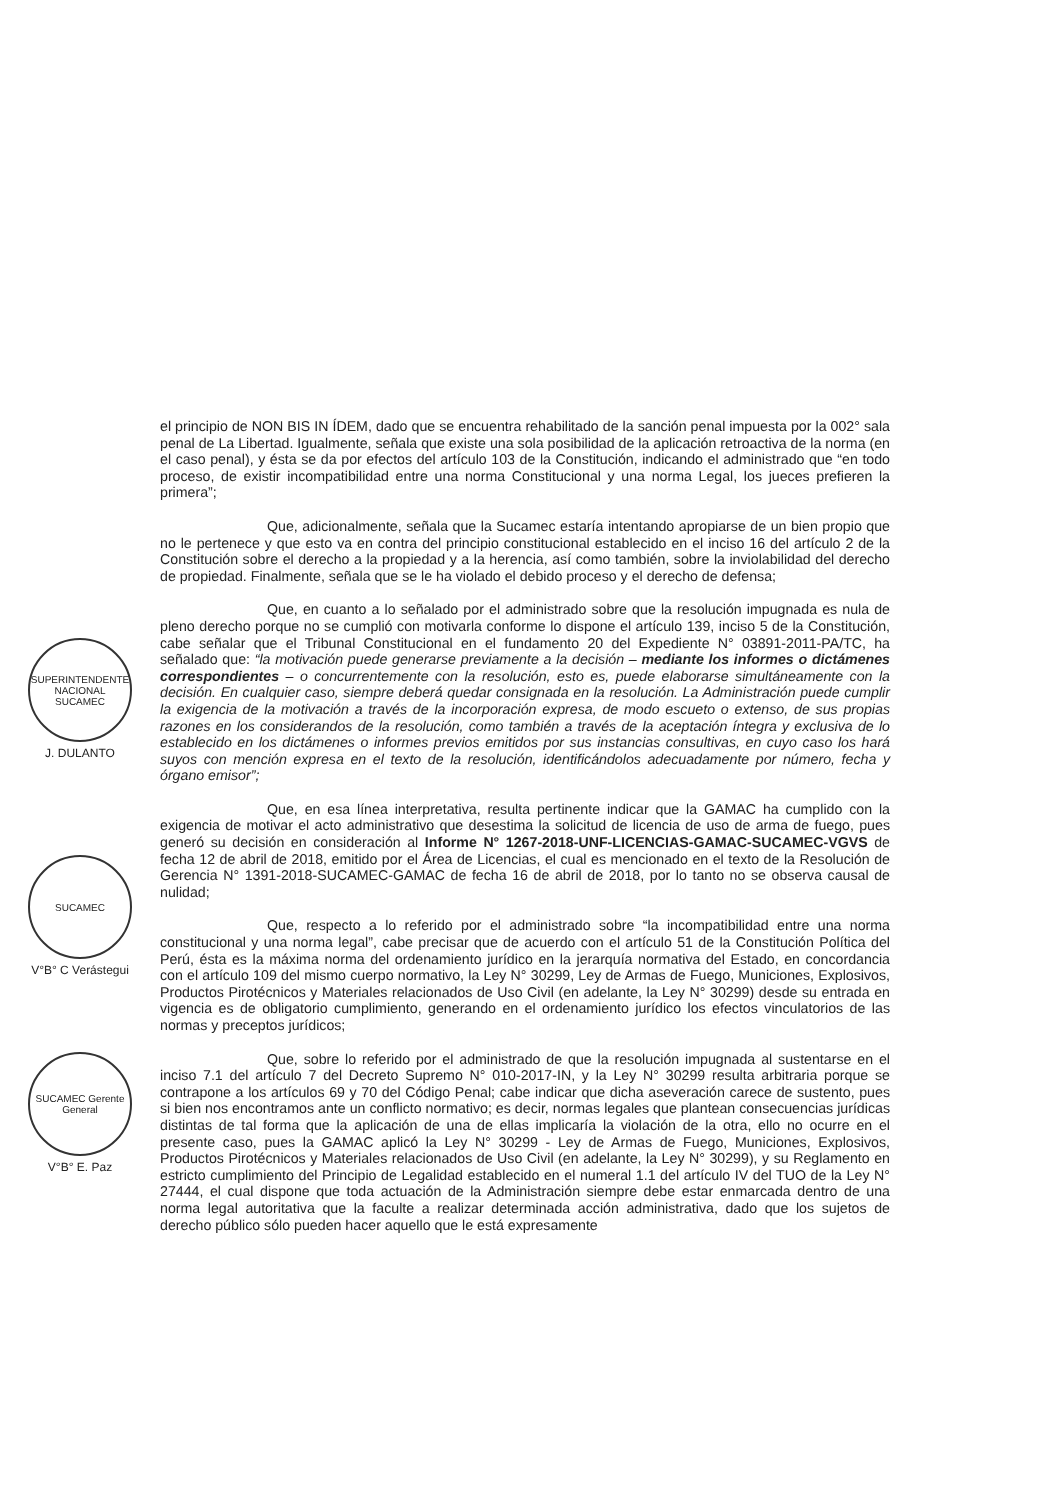SUPERINTENDENTE NACIONAL SUCAMEC
J. DULANTO
SUCAMEC
V°B° C Verástegui
SUCAMEC Gerente General
V°B° E. Paz
el principio de NON BIS IN ÍDEM, dado que se encuentra rehabilitado de la sanción penal impuesta por la 002° sala penal de La Libertad. Igualmente, señala que existe una sola posibilidad de la aplicación retroactiva de la norma (en el caso penal), y ésta se da por efectos del artículo 103 de la Constitución, indicando el administrado que “en todo proceso, de existir incompatibilidad entre una norma Constitucional y una norma Legal, los jueces prefieren la primera”;
Que, adicionalmente, señala que la Sucamec estaría intentando apropiarse de un bien propio que no le pertenece y que esto va en contra del principio constitucional establecido en el inciso 16 del artículo 2 de la Constitución sobre el derecho a la propiedad y a la herencia, así como también, sobre la inviolabilidad del derecho de propiedad. Finalmente, señala que se le ha violado el debido proceso y el derecho de defensa;
Que, en cuanto a lo señalado por el administrado sobre que la resolución impugnada es nula de pleno derecho porque no se cumplió con motivarla conforme lo dispone el artículo 139, inciso 5 de la Constitución, cabe señalar que el Tribunal Constitucional en el fundamento 20 del Expediente N° 03891-2011-PA/TC, ha señalado que: “la motivación puede generarse previamente a la decisión – mediante los informes o dictámenes correspondientes – o concurrentemente con la resolución, esto es, puede elaborarse simultáneamente con la decisión. En cualquier caso, siempre deberá quedar consignada en la resolución. La Administración puede cumplir la exigencia de la motivación a través de la incorporación expresa, de modo escueto o extenso, de sus propias razones en los considerandos de la resolución, como también a través de la aceptación íntegra y exclusiva de lo establecido en los dictámenes o informes previos emitidos por sus instancias consultivas, en cuyo caso los hará suyos con mención expresa en el texto de la resolución, identificándolos adecuadamente por número, fecha y órgano emisor”;
Que, en esa línea interpretativa, resulta pertinente indicar que la GAMAC ha cumplido con la exigencia de motivar el acto administrativo que desestima la solicitud de licencia de uso de arma de fuego, pues generó su decisión en consideración al Informe N° 1267-2018-UNF-LICENCIAS-GAMAC-SUCAMEC-VGVS de fecha 12 de abril de 2018, emitido por el Área de Licencias, el cual es mencionado en el texto de la Resolución de Gerencia N° 1391-2018-SUCAMEC-GAMAC de fecha 16 de abril de 2018, por lo tanto no se observa causal de nulidad;
Que, respecto a lo referido por el administrado sobre “la incompatibilidad entre una norma constitucional y una norma legal”, cabe precisar que de acuerdo con el artículo 51 de la Constitución Política del Perú, ésta es la máxima norma del ordenamiento jurídico en la jerarquía normativa del Estado, en concordancia con el artículo 109 del mismo cuerpo normativo, la Ley N° 30299, Ley de Armas de Fuego, Municiones, Explosivos, Productos Pirotécnicos y Materiales relacionados de Uso Civil (en adelante, la Ley N° 30299) desde su entrada en vigencia es de obligatorio cumplimiento, generando en el ordenamiento jurídico los efectos vinculatorios de las normas y preceptos jurídicos;
Que, sobre lo referido por el administrado de que la resolución impugnada al sustentarse en el inciso 7.1 del artículo 7 del Decreto Supremo N° 010-2017-IN, y la Ley N° 30299 resulta arbitraria porque se contrapone a los artículos 69 y 70 del Código Penal; cabe indicar que dicha aseveración carece de sustento, pues si bien nos encontramos ante un conflicto normativo; es decir, normas legales que plantean consecuencias jurídicas distintas de tal forma que la aplicación de una de ellas implicaría la violación de la otra, ello no ocurre en el presente caso, pues la GAMAC aplicó la Ley N° 30299 - Ley de Armas de Fuego, Municiones, Explosivos, Productos Pirotécnicos y Materiales relacionados de Uso Civil (en adelante, la Ley N° 30299), y su Reglamento en estricto cumplimiento del Principio de Legalidad establecido en el numeral 1.1 del artículo IV del TUO de la Ley N° 27444, el cual dispone que toda actuación de la Administración siempre debe estar enmarcada dentro de una norma legal autoritativa que la faculte a realizar determinada acción administrativa, dado que los sujetos de derecho público sólo pueden hacer aquello que le está expresamente